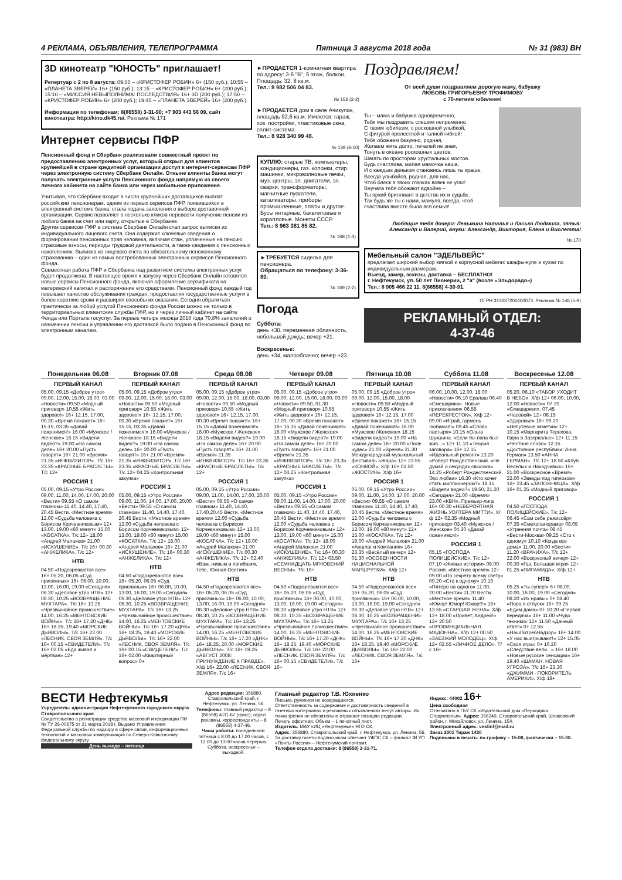4 РЕКЛАМА, ОБЪЯВЛЕНИЯ, ТЕЛЕПРОГРАММА Пятница 3 августа 2018 года № 31 (983) ВН
3D кинотеатр "ЮНОСТЬ" приглашает!
Репертуар с 2 по 8 августа: 09:00 – «КРИСТОФЕР РОБИН» 6+ (150 руб.); 10:55 – «ПЛАНЕТА ЗВЕРЕЙ» 16+ (150 руб.); 13:15 – «КРИСТОФЕР РОБИН» 6+ (200 руб.); 15:10 – «МИССИЯ НЕВЫПОЛНИМА: ПОСЛЕДСТВИЯ» 16+ 3D (200 руб.); 17:50 – «КРИСТОФЕР РОБИН» 6+ (200 руб.); 19:45 – «ПЛАНЕТА ЗВЕРЕЙ» 16+ (200 руб.).
Информация по телефонам: 8(86558) 3-31-90; +7 903 443 56 09, сайт кинотеатра: http://kino.dk45.ru/. Реклама № 171
Интернет сервисы ПФР
Пенсионный фонд и Сбербанк реализовали совместный проект по предоставлению электронных услуг, который открыл для клиентов крупнейшей в стране кредитной организации доступ к интернет-сервисам ПФР через электронную систему Сбербанк Онлайн. Отныне клиенты банка могут получать электронные услуги Пенсионного фонда напрямую из своего личного кабинета на сайте банка или через мобильное приложение.
Учитывая, что Сбербанк входит в число крупнейших доставщиков выплат российским пенсионерам, одним из первых сервисов ПФР, появившихся в электронной системе банка, стала подача заявления о выборе доставочной организации. Сервис позволяет в несколько кликов перевести получение пенсии из любого банка на счет или карту, открытые в Сбербанке.
Другим сервисом ПФР в системе Сбербанк Онлайн стал запрос выписки из индивидуального лицевого счета. Она содержит ключевые сведения о формировании пенсионных прав человека, включая стаж, уплаченные на пенсию страховые взносы, периоды трудовой деятельности, а также сведения о пенсионных накоплениях. Выписка из лицевого счета по обязательному пенсионному страхованию – один из самых востребованных электронных сервисов Пенсионного фонда.
Совместная работа ПФР и Сбербанка над развитием системы электронных услуг будет продолжена. В настоящее время к запуску через Сбербанк Онлайн готовятся новые сервисы Пенсионного фонда, включая оформление сертификата на материнский капитал и распоряжение его средствами. Пенсионный фонд каждый год повышает качество обслуживания граждан, предоставляя государственные услуги в более короткие сроки и расширяя способы их оказания. Сегодня обратиться практически за любой услугой Пенсионного фонда России можно не только в территориальных клиентские службы ПФР, но и через личный кабинет на сайте Фонда или Портале госуслуг. За первые четыре месяца 2018 года 70,8% заявлений о назначении пенсии и управлении его доставкой было подано в Пенсионный фонд по электронным каналам.
►ПРОДАЕТСЯ 1-комнатная квартира по адресу: 3-6 "В", 5 этаж, балкон. Площадь: 32, 8 кв.м.
Тел.: 8 982 506 04 83.
№ 156 (2-2)
►ПРОДАЕТСЯ дом в селе Ачикулак, площадь 92,6 кв.м. Имеются: гараж, хоз. постройки, пластиковые окна, сплит-система.
Тел.: 8 928 340 99 48.
№ 139 (6-10)
КУПЛЮ: старые ТВ, компьютеры, кондиционеры, газ. колонки, стир. машинки, микроволновые печки, муз. центры, эл. двигатели, эл. сварки, трансформаторы, магнитные пускатели, катализаторы, приборы промышленные, платы и другое. Бусы янтарные, бакелитовые и коралловые. Монеты СССР.
Тел.: 8 963 381 85 82.
№ 168 (1-3)
►ТРЕБУЕТСЯ сиделка для пенсионера.
Обращаться по телефону: 3-36-80.
№ 169 (2-2)
Погода
Суббота:
день +30, переменная облачность, небольшой дождь; вечер +21.
Воскресенье:
день +34, малооблачно; вечер +23.
Поздравляем!
От всей души поздравляем дорогую маму, бабушку
ЛЮБОВЬ ГРИГОРЬЕВНУ ТРОФИМОВУ
с 70-летним юбилеем!
Ты – мама и бабушка одновременно,
Тебя мы поздравить спешим непременно
С твоим юбилеем, с роскошной улыбкой,
С фигурой прелестной и талией гибкой!
Тебя обожаем безумно, родная,
Желаем жить долго, печалей не зная,
Тонуть в океане роскошных цветов,
Шагать по просторам хрустальных мостов.
Будь счастлива, милая мамочка наша,
И с каждым деньком становись лишь ты краше.
Всегда улыбайся, родная, для нас,
Чтоб блеск в твоих глазках вовек не угас!
Внучата тебя обожают вдвойне –
Ты яркий бриллиант в детстве их и судьбе.
Так будь же ты с нами, мамуля, всегда, чтоб счастлива вместе была вся семья!
Любящие тебя дочери: Левыкина Наталья и Ласько Людмила, зятья: Александр и Валерий, внуки: Александр, Виктория, Елена и Виолетта!
№ 170
Мебельный салон "ЭДЕЛЬВЕЙС"
предлагает широкий выбор мягкой и корпусной мебели: шкафы-купе и кухни по индивидуальным размерам.
Выезд, замер, эскизы, доставка – БЕСПЛАТНО!
г. Нефтекумск, ул. 50 лет Пионерии, 2 "а" (возле «Эльдорадо»)
Тел.: 8 905 466 22 11, 8(86558) 4-30-91.
ОГРН 313237206400073. Реклама № 146 (5-9)
РЕКЛАМНЫЙ ОТДЕЛ:
4-37-46
Понедельник 06.08
ПЕРВЫЙ КАНАЛ
05.00, 09.15 «Доброе утро» 09.00, 12.00, 15.00, 18.00, 03.00 «Новости» 09.50 «Модный приговор» 10.55 «Жить здорово!» 16+ 12.15, 17.00, 00.30 «Время покажет» 16+ 15.15, 03.35 «Давай поженимся!» 16.00 «Мужское / Женское» 18.15 «Видели видео?» 19.00 «На самом деле» 16+ 20.00 «Пусть говорят» 16+ 21.00 «Время» 21.35 «ИНКВИЗИТОР». Т/с 16+ 23.35 «КРАСНЫЕ БРАСЛЕТЫ». Т/с 12+
РОССИЯ 1
05.00, 09.15 «Утро России» 09.00, 11.00, 14.00, 17.00, 20.00 «Вести» 09.55 «О самом главном» 11.40, 14.40, 17.40, 20.45 Вести. «Местное время» 12.00 «Судьба человека с Борисом Корчевниковым» 12+ 13.00, 19.00 «60 минут» 15.00 «КОСАТКА». Т/с 12+ 18.00 «Андрей Малахов» 21.00 «ИСКУШЕНИЕ». Т/с 16+ 00.30 «АНЖЕЛИКА». Т/с 12+
НТВ
04.50 «Подозреваются все» 16+ 05.20, 06.05 «Суд присяжных» 16+ 06.00, 10.00, 13.00, 16.00, 19.00 «Сегодня» 06.30 «Деловое утро НТВ» 12+ 08.30, 10.25 «ВОЗВРАЩЕНИЕ МУХТАРА». Т/с 16+ 13.25 «Чрезвычайное происшествие» 14.00, 16.25 «МЕНТОВСКИЕ ВОЙНЫ». Т/с 16+ 17.20 «ДНК» 16+ 18.25, 19.40 «МОРСКИЕ ДЬЯВОЛЫ». Т/с 16+ 22.00 «ЛЕСНИК. СВОЯ ЗЕМЛЯ». Т/с 16+ 00.15 «СВИДЕТЕЛИ». Т/с 16+ 02.05 «Еда живая и мёртвая» 12+
Вторник 07.08
ПЕРВЫЙ КАНАЛ
05.00, 09.15 «Доброе утро» 09.00, 12.00, 15.00, 18.00, 03.00 «Новости» 09.50 «Модный приговор» 10.55 «Жить здорово!» 16+ 12.15, 17.00, 00.30 «Время покажет» 16+ 15.15, 03.35 «Давай поженимся!» 16.00 «Мужское / Женское» 18.15 «Видели видео?» 19.00 «На самом деле» 16+ 20.00 «Пусть говорят» 16+ 21.00 «Время» 21.35 «ИНКВИЗИТОР». Т/с 16+ 23.35 «КРАСНЫЕ БРАСЛЕТЫ». Т/с 12+ 04.25 «Контрольная закупка»
РОССИЯ 1
05.00, 09.15 «Утро России» 09.00, 11.00, 14.00, 17.00, 20.00 «Вести» 09.55 «О самом главном» 11.40, 14.40, 17.40, 20.45 Вести. «Местное время» 12.00 «Судьба человека с Борисом Корчевниковым» 12+ 13.00, 19.00 «60 минут» 15.00 «КОСАТКА». Т/с 12+ 18.00 «Андрей Малахов» 16+ 21.00 «ИСКУШЕНИЕ». Т/с 16+ 00.30 «АНЖЕЛИКА». Т/с 12+
НТВ
04.50 «Подозреваются все» 16+ 05.20, 06.05 «Суд присяжных» 16+ 06.00, 10.00, 13.00, 16.00, 19.00 «Сегодня» 06.30 «Деловое утро НТВ» 12+ 08.30, 10.25 «ВОЗВРАЩЕНИЕ МУХТАРА». Т/с 16+ 13.25 «Чрезвычайное происшествие» 14.00, 16.25 «МЕНТОВСКИЕ ВОЙНЫ». Т/с 16+ 17.20 «ДНК» 16+ 18.25, 19.40 «МОРСКИЕ ДЬЯВОЛЫ». Т/с 16+ 22.00 «ЛЕСНИК. СВОЯ ЗЕМЛЯ». Т/с 16+ 00.15 «СВИДЕТЕЛИ». Т/с 16+ 02.00 «Квартирный вопрос» 0+
Среда 08.08
ПЕРВЫЙ КАНАЛ
05.00, 09.15 «Доброе утро» 09.00, 12.00, 15.00, 18.00, 03.00 «Новости» 09.50 «Модный приговор» 10.55 «Жить здорово!» 16+ 12.15, 17.00, 00.30 «Время покажет» 16+ 15.15 «Давай поженимся!» 16.00 «Мужское / Женское» 18.15 «Видели видео?» 19.00 «На самом деле» 16+ 20.00 «Пусть говорят» 16+ 21.00 «Время» 21.35 «ИНКВИЗИТОР». Т/с 16+ 23.35 «КРАСНЫЕ БРАСЛЕТЫ». Т/с 12+
РОССИЯ 1
05.00, 09.15 «Утро России» 09.00, 11.00, 14.00, 17.00, 20.00 «Вести» 09.55 «О самом главном» 11.40, 14.40, 17.40,20.45 Вести. «Местное время» 12.00 «Судьба человека с Борисом Корчевниковым» 12+ 13.00, 19.00 «60 минут» 15.00 «КОСАТКА». Т/с 12+ 18.00 «Андрей Малахов» 21.00 «ИСКУШЕНИЕ». Т/с 00.30 «АНЖЕЛИКА». Т/с 12+ 02.40 «Вам, живым и погибшим, тебе, Южная Осетия»
НТВ
04.50 «Подозреваются все» 16+ 05.20, 06.05 «Суд присяжных» 16+ 06.00, 10.00, 13.00, 16.00, 19.00 «Сегодня» 06.30 «Деловое утро НТВ» 12+ 08.30, 10.25 «ВОЗВРАЩЕНИЕ МУХТАРА». Т/с 16+ 13.25 «Чрезвычайное происшествие» 14.00, 16.25 «МЕНТОВСКИЕ ВОЙНЫ». Т/с 16+ 17.20 «ДНК» 16+ 18.25, 20.00 «МОРСКИЕ ДЬЯВОЛЫ». Т/с 16+ 19.25 «АВГУСТ 2008: ПРИНУЖДЕНИЕ К ПРАВДЕ». Х/ф 16+ 22.00 «ЛЕСНИК. СВОЯ ЗЕМЛЯ». Т/с 16+
Четверг 09.08
ПЕРВЫЙ КАНАЛ
05.00, 09.15 «Доброе утро» 09.00, 12.00, 15.00, 18.00, 03.00 «Новости» 09.50, 01.30 «Модный приговор» 10.55 «Жить здорово!» 16+ 12.15, 17.00, 00.30 «Время покажет» 16+ 15.15 «Давай поженимся!» 16.00 «Мужское / Женское» 18.15 «Видели видео?» 19.00 «На самом деле» 16+ 20.00 «Пусть говорят» 16+ 21.00 «Время» 21.35 «ИНКВИЗИТОР». Т/с 16+ 23.35 «КРАСНЫЕ БРАСЛЕТЫ». Т/с 12+ 04.25 «Контрольная закупка»
РОССИЯ 1
05.00, 09.15 «Утро России» 09.00,11.00, 14.00, 17.00, 20.00 «Вести» 09.55 «О самом главном» 11.40, 14.40, 17.40, 20.45 Вести. «Местное время» 12.00 «Судьба человека с Борисом Корчевниковым» 12+ 13.00, 19.00 «60 минут» 15.00 «КОСАТКА». Т/с 12+ 18.00 «Андрей Малахов» 21.00 «ИСКУШЕНИЕ». Т/с 16+ 00.30 «АНЖЕЛИКА». Т/с 12+ 03.50 «СЕМНАДЦАТЬ МГНОВЕНИЙ ВЕСНЫ». Т/с 16+
НТВ
04.50 «Подозреваются все» 16+ 05.20, 06.05 «Суд присяжных» 16+ 06.00, 10.00, 13.00, 16.00, 19.00 «Сегодня» 06.30 «Деловое утро НТВ» 12+ 08.30, 10.25 «ВОЗВРАЩЕНИЕ МУХТАРА». Т/с 16+ 13.25 «Чрезвычайное происшествие» 14.00, 16.25 «МЕНТОВСКИЕ ВОЙНЫ». Т/с 16+ 17.20 «ДНК» 16+ 18.25, 19.40 «МОРСКИЕ ДЬЯВОЛЫ». Т/с 16+ 22.00 «ЛЕСНИК. СВОЯ ЗЕМЛЯ». Т/с 16+ 00.15 «СВИДЕТЕЛИ». Т/с 16+
Пятница 10.08
ПЕРВЫЙ КАНАЛ
05.00, 09.15 «Доброе утро» 09.00, 12.00, 15.00, 18.00 «Новости» 09.50 «Модный приговор» 10.55 «Жить здорово!» 16+ 12.15, 17.00 «Время покажет» 16+ 15.15 «Давай поженимся!» 16.00 «Мужское /Женское» 18.15 «Видели видео?» 19.00 «На самом деле» 16+ 20.00 «Поле чудес» 21.00 «Время» 21.30 Международный музыкальный фестиваль «Жара» 12+ 23.55 «КОНВОЙ». Х/ф 16+ 01.50 «ЖЮСТИН». Х/ф 16+
РОССИЯ 1
05.00, 09.15 «Утро России» 09.00, 11.00, 14.00, 17.00, 20.00 «Вести» 09.55 «О самом главном» 11.40, 14.40, 17.40, 20.45 Вести. «Местное время» 12.00 «Судьба человека с Борисом Корчевниковым» 12+ 13.00, 19.00 «60 минут» 12+ 15.00 «КОСАТКА». Т/с 12+ 18.00 «Андрей Малахов» 21.00 «Аншлаг и Компания» 16+ 23.35 «Весёлый вечер» 12+ 01.30 «ОСОБЕННОСТИ НАЦИОНАЛЬНОЙ МАРШРУТКИ». Х/ф 12+
НТВ
04.50 «Подозреваются все» 16+ 05.20, 06.05 «Суд присяжных» 16+ 06.00, 10.00, 13.00, 16.00, 19.00 «Сегодня» 06.30 «Деловое утро НТВ» 12+ 08.30, 10.25 «ВОЗВРАЩЕНИЕ МУХТАРА». Т/с 16+ 13.25 «Чрезвычайное происшествие» 14.00, 16.25 «МЕНТОВСКИЕ ВОЙНЫ». Т/с 16+ 17.20 «ДНК» 16+ 18.25, 19.40 «МОРСКИЕ ДЬЯВОЛЫ». Т/с 16+ 22.00 «ЛЕСНИК. СВОЯ ЗЕМЛЯ». Т/с 16+
Суббота 11.08
ПЕРВЫЙ КАНАЛ
06.00, 10.00, 12.00, 18.00 «Новости» 06.10 Ералаш 06.40 «Смешарики». Новые приключения» 06.55 «ПЕРЕКРЕСТОК». Х/ф 12+ 09.00 «Играй, гармонь любимая!» 09.45 «Слово пастыря» 10.15 «Ольга Шукшина. «Если бы папа был жив...» 12+ 11.10 «Теория заговора» 16+ 12.15 «Идеальный ремонт» 13.20 «Роберт Рождественский. «Не думай о секундах свысока» 14.25 «Роберт Рождественский. Эхо любви» 16.30 «Кто хочет стать миллионером?» 18.15 «Видели видео?» 19.50, 21.20 «Сегодня» 21.00 «Время» 23.00 «КВН». Премьер-лига 16+ 00.30 «НЕВЕРОЯТНАЯ ЖИЗНЬ УОЛТЕРА МИТТИ». Х/ф 12+ 02.35 «Модный приговор» 03.40 «Мужское / Женское» 04.30 «Давай поженимся!»
РОССИЯ 1
05.15 «ГОСПОДА ПОЛИЦЕЙСКИЕ». Т/с 12+ 07.10 «Живые истории» 08.00 Россия. «Местное время» 12+ 09.00 «По секрету всему свету» 09.20 «Сто к одному» 10.10 «Пятеро на одного» 11.00, 20.00 «Вести» 11.20 Вести. «Местное время» 11.40 «Юмор! Юмор! Юмор!!!» 16+ 13.55 «СТАРШАЯ ЖЕНА». Х/ф 12+ 18.00 «Привет, Андрей!» 12+ 20.50 «ПРОВИНЦИАЛЬНАЯ МАДОННА». Х/ф 12+ 00.50 «ЗАЕЗЖИЙ МОЛОДЕЦ». Х/ф 12+ 02.55 «ЛИЧНОЕ ДЕЛО». Т/с 16+
Воскресенье 12.08
ПЕРВЫЙ КАНАЛ
05.20, 06.10 «ТАБОР УХОДИТ В НЕБО». Х/ф 12+ 06.00, 10.00, 12.00 «Новости» 07.30 «Смешарики». 07.45 «Часовой» 12+ 08.15 «Здоровье» 16+ 09.20 «Непутевые заметки» 12+ 10.15 «Маргарита Терехова. Одна в Зазеркалье» 12+ 11.15 «Честное слово» 12.15 «Достояние республики: Анна Герман» 13.50 «АННА ГЕРМАН». Т/с 12+ 18.50 «Клуб Веселых и Находчивых» 16+ 21.00 «Воскресное «Время» 22.00 «Звезды под гипнозом» 16+ 23.45 «ЗАЛОЖНИЦА». Х/ф 16+ 01.25 «Модный приговор»
РОССИЯ 1
04.50 «ГОСПОДА ПОЛИЦЕЙСКИЕ». Т/с 12+ 06.45 «Сам себе режиссёр» 07.35 «Смехопанорама» 08.05 «Утренняя почта» 08.45 «Вести-Москва» 09.25 «Сто к одному» 10.10 «Когда все дома» 11.00, 20.00 «Вести» 11.20 «ВРАЧИХА». Т/с 12+ 22.00 «Воскресный вечер» 12+ 00.30 «Газ. Большая игра» 12+ 01.25 «ПИРАМИДА». Х/ф 12+
НТВ
05.25 «Ты супер!» 6+ 08.00, 10.00, 16.00, 19.00 «Сегодня» 08.20 «Их нравы» 0+ 08.40 «Пора в отпуск» 16+ 09.25 «Едим дома» 0+ 10.20 «Первая передача» 16+ 11.00 «Чудо техники» 12+ 11.50 «Дачный ответ» 0+ 12.55 «НашПотребНадзор» 16+ 14.00 «У нас выигрывают!» 12+ 15.05 «Своя игра» 0+ 16.20 «Следствие вели...» 16+ 18.00 «Новые русские сенсации» 16+ 19.40 «ШАМАН. НОВАЯ УГРОЗА». Т/с 16+ 23.30 «ДЖИММИ - ПОКОРИТЕЛЬ АМЕРИКИ». Х/ф 18+
ВЕСТИ Нефтекумья Учредитель: администрация Нефтекумского городского округа Ставропольского края
Свидетельство о регистрации средства массовой информации ПИ № ТУ 26-00675 от 21 марта 2018 г. Выдано Управлением Федеральной службы по надзору в сфере связи, информационных технологий и массовых коммуникаций по Северо-Кавказскому федеральному округу.
День выхода – пятница
Адрес редакции: 356880, Ставропольский край, г. Нефтекумск, ул. Ленина, 56.
Телефоны: главный редактор – 8 (86558) 4-31-67 (факс); отдел рекламы, корреспонденты – 8 (86558) 4-37-46.
Часы работы: понедельник-пятница с 8:00 до 17:00 часов, с 12:00 до 13:00 часов перерыв. Суббота, воскресенье – выходной.
Главный редактор Т.В. Юхненко
Письма, рукописи не возвращаются.
Ответственность за содержание и достоверность сведений в газетных материалах и рекламных объявлениях несут авторы. Их точка зрения не обязательно отражает позицию редакции.
Печать офсетная. Объем – 1 печатный лист.
Издатель: МАУ «ИЦ «Нефтекумье» НГО СК.
Адрес: 356880, Ставропольский край, г. Нефтекумск, ул. Ленина, 56.
За доставку газеты подписчикам отвечает УФПС СК – филиал ФГУП «Почты России» – Нефтекумский почтамт.
Телефон отдела доставки: 8 (86558) 3-31-71.
Индекс: 44002 16+
Цена свободная
Отпечатано в ГБУ СК «Издательский дом «Периодика Ставрополья». Адрес: 356240, Ставропольский край, Шпаковский район, г. Михайловск, ул. Ленина, 154.
Электронный адрес: vestinf@mail.ru
Заказ 2001 Тираж 1430
Подписано в печать: по графику – 15:00, фактически – 15:00.